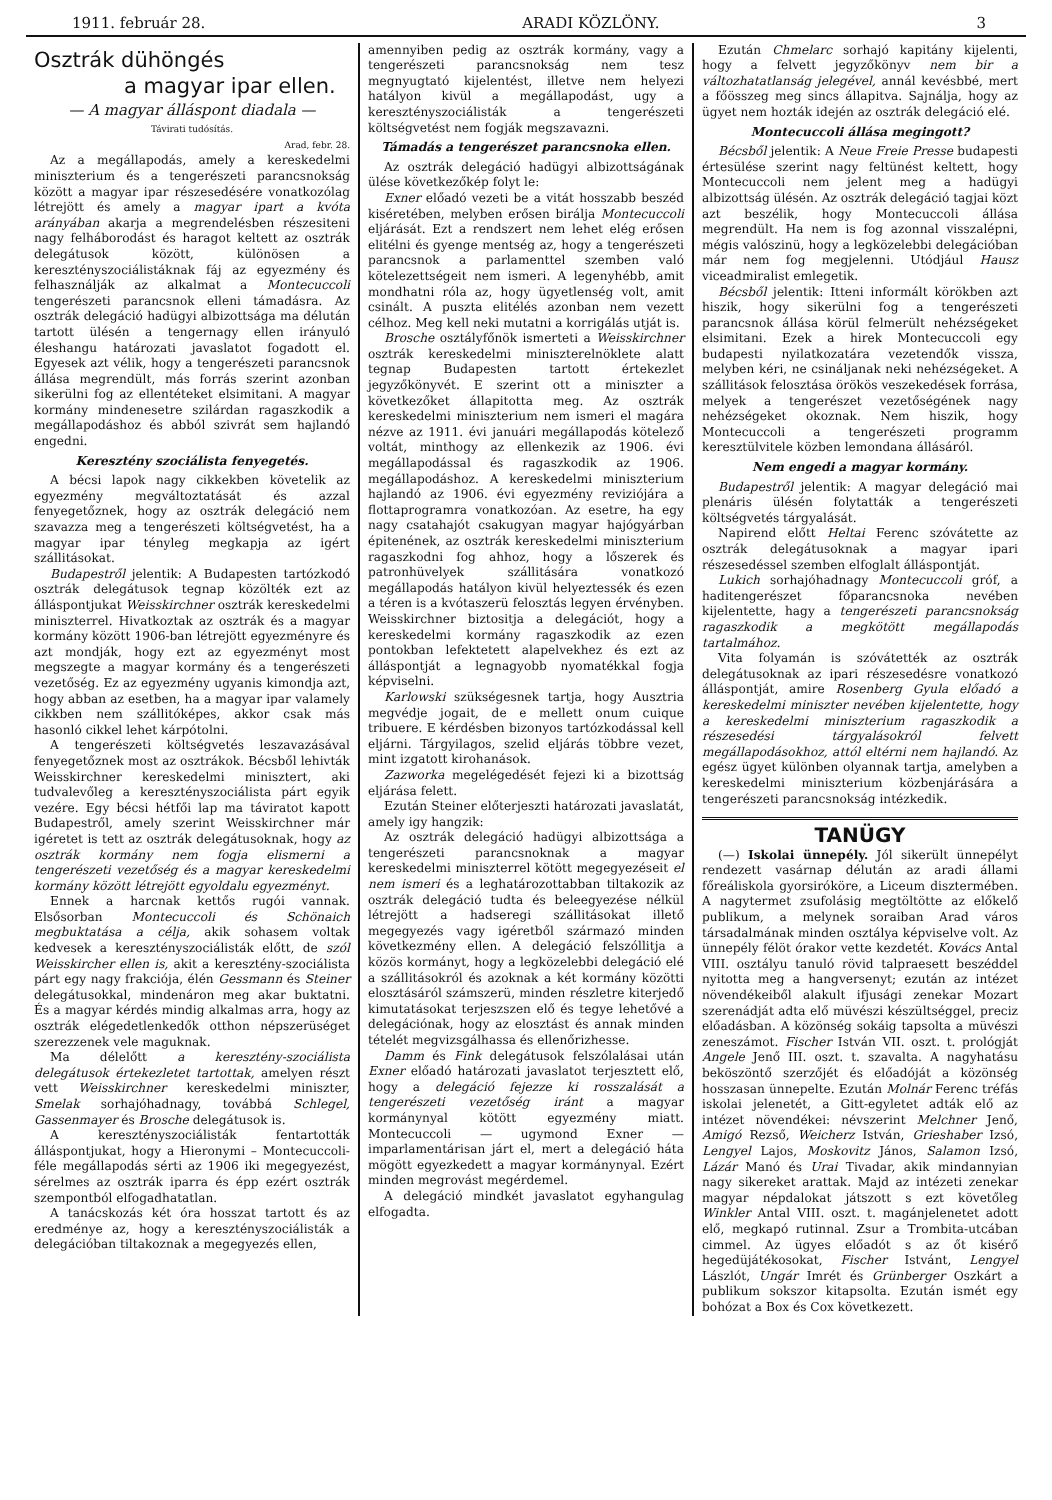1911. február 28. ARADI KÖZLÖNY. 3
Osztrák dühöngés
a magyar ipar ellen.
— A magyar álláspont diadala —
Távirati tudósítás.
Arad, febr. 28.
Az a megállapodás, amely a kereskedelmi miniszterium és a tengerészeti parancsnokság között a magyar ipar részesedésére vonatkozólag létrejött és amely a magyar ipart a kvóta arányában akarja a megrendelésben részesiteni nagy felháborodást és haragot keltett az osztrák delegátusok között, különösen a keresztényszociálistáknak fáj az egyezmény és felhasználják az alkalmat a Montecuccoli tengerészeti parancsnok elleni támadásra. Az osztrák delegáció hadügyi albizottsága ma délután tartott ülésén a tengernagy ellen irányuló éleshangu határozati javaslatot fogadott el. Egyesek azt vélik, hogy a tengerészeti parancsnok állása megrendült, más forrás szerint azonban sikerülni fog az ellentéteket elsimitani. A magyar kormány mindenesetre szilárdan ragaszkodik a megállapodáshoz és abból szivrát sem hajlandó engedni.
Keresztény szociálista fenyegetés.
A bécsi lapok nagy cikkekben követelik az egyezmény megváltoztatását és azzal fenyegetőznek, hogy az osztrák delegáció nem szavazza meg a tengerészeti költségvetést, ha a magyar ipar tényleg megkapja az igért szállitásokat.
Budapestről jelentik: A Budapesten tartózkodó osztrák delegátusok tegnap közölték ezt az álláspontjukat Weisskirchner osztrák kereskedelmi miniszterrel. Hivatkoztak az osztrák és a magyar kormány között 1906-ban létrejött egyezményre és azt mondják, hogy ezt az egyezményt most megszegte a magyar kormány és a tengerészeti vezetőség. Ez az egyezmény ugyanis kimondja azt, hogy abban az esetben, ha a magyar ipar valamely cikkben nem szállitóképes, akkor csak más hasonló cikkel lehet kárpótolni.
A tengerészeti költségvetés leszavazásával fenyegetőznek most az osztrákok. Bécsből lehivták Weisskirchner kereskedelmi minisztert, aki tudvalevőleg a keresztényszociálista párt egyik vezére. Egy bécsi hétfői lap ma táviratot kapott Budapestről, amely szerint Weisskirchner már igéretet is tett az osztrák delegátusoknak, hogy az osztrák kormány nem fogja elismerni a tengerészeti vezetőség és a magyar kereskedelmi kormány között létrejött egyoldalu egyezményt.
Ennek a harcnak kettős rugói vannak. Elsősorban Montecuccoli és Schönaich megbuktatása a célja, akik sohasem voltak kedvesek a keresztényszociálisták előtt, de szól Weisskircher ellen is, akit a keresztény-szociálista párt egy nagy frakciója, élén Gessmann és Steiner delegátusokkal, mindenáron meg akar buktatni. És a magyar kérdés mindig alkalmas arra, hogy az osztrák elégedetlenkedők otthon népszerüséget szerezzenek vele maguknak.
Ma délelőtt a keresztény-szociálista delegátusok értekezletet tartottak, amelyen részt vett Weisskirchner kereskedelmi miniszter, Smelak sorhajóhadnagy, továbbá Schlegel, Gassenmayer és Brosche delegátusok is.
A keresztényszociálisták fentartották álláspontjukat, hogy a Hieronymi – Montecuccoli-féle megállapodás sérti az 1906 iki megegyezést, sérelmes az osztrák iparra és épp ezért osztrák szempontból elfogadhatatlan.
A tanácskozás két óra hosszat tartott és az eredménye az, hogy a keresztényszociálisták a delegációban tiltakoznak a megegyezés ellen,
amennyiben pedig az osztrák kormány, vagy a tengerészeti parancsnokság nem tesz megnyugtató kijelentést, illetve nem helyezi hatályon kivül a megállapodást, ugy a keresztényszociálisták a tengerészeti költségvetést nem fogják megszavazni.
Támadás a tengerészet parancsnoka ellen.
Az osztrák delegáció hadügyi albizottságának ülése következőkép folyt le:
Exner előadó vezeti be a vitát hosszabb beszéd kiséretében, melyben erősen birálja Montecuccoli eljárását. Ezt a rendszert nem lehet elég erősen elitélni és gyenge mentség az, hogy a tengerészeti parancsnok a parlamenttel szemben való kötelezettségeit nem ismeri. A legenyhébb, amit mondhatni róla az, hogy ügyetlenség volt, amit csinált. A puszta elitélés azonban nem vezett célhoz. Meg kell neki mutatni a korrigálás utját is.
Brosche osztályfőnök ismerteti a Weisskirchner osztrák kereskedelmi miniszterelnöklete alatt tegnap Budapesten tartott értekezlet jegyzőkönyvét. E szerint ott a miniszter a következőket állapitotta meg. Az osztrák kereskedelmi miniszterium nem ismeri el magára nézve az 1911. évi januári megállapodás kötelező voltát, minthogy az ellenkezik az 1906. évi megállapodással és ragaszkodik az 1906. megállapodáshoz. A kereskedelmi miniszterium hajlandó az 1906. évi egyezmény reviziójára a flottaprogramra vonatkozóan. Az esetre, ha egy nagy csatahajót csakugyan magyar hajógyárban épitenének, az osztrák kereskedelmi miniszterium ragaszkodni fog ahhoz, hogy a lőszerek és patronhüvelyek szállitására vonatkozó megállapodás hatályon kivül helyeztessék és ezen a téren is a kvótaszerü felosztás legyen érvényben. Weisskirchner biztositja a delegációt, hogy a kereskedelmi kormány ragaszkodik az ezen pontokban lefektetett alapelvekhez és ezt az álláspontját a legnagyobb nyomatékkal fogja képviselni.
Karlowski szükségesnek tartja, hogy Ausztria megvédje jogait, de e mellett onum cuique tribuere. E kérdésben bizonyos tartózkodással kell eljárni. Tárgyilagos, szelid eljárás többre vezet, mint izgatott kirohanások.
Zazworka megelégedését fejezi ki a bizottság eljárása felett.
Ezután Steiner előterjeszti határozati javaslatát, amely igy hangzik:
Az osztrák delegáció hadügyi albizottsága a tengerészeti parancsnoknak a magyar kereskedelmi miniszterrel kötött megegyezéseit el nem ismeri és a leghatározottabban tiltakozik az osztrák delegáció tudta és beleegyezése nélkül létrejött a hadseregi szállitásokat illető megegyezés vagy igéretből származó minden következmény ellen. A delegáció felszóllitja a közös kormányt, hogy a legközelebbi delegáció elé a szállitásokról és azoknak a két kormány közötti elosztásáról számszerü, minden részletre kiterjedő kimutatásokat terjeszszen elő és tegye lehetővé a delegációnak, hogy az elosztást és annak minden tételét megvizsgálhassa és ellenőrizhesse.
Damm és Fink delegátusok felszólalásai után Exner előadó határozati javaslatot terjesztett elő, hogy a delegáció fejezze ki rosszalását a tengerészeti vezetőség iránt a magyar kormánynyal kötött egyezmény miatt. Montecuccoli — ugymond Exner — imparlamentárisan járt el, mert a delegáció háta mögött egyezkedett a magyar kormánynyal. Ezért minden megrovást megérdemel.
A delegáció mindkét javaslatot egyhangulag elfogadta.
Ezután Chmelarc sorhajó kapitány kijelenti, hogy a felvett jegyzőkönyv nem bir a változhatatlanság jelegével, annál kevésbbé, mert a főösszeg meg sincs állapitva. Sajnálja, hogy az ügyet nem hozták idején az osztrák delegáció elé.
Montecuccoli állása megingott?
Bécsből jelentik: A Neue Freie Presse budapesti értesülése szerint nagy feltünést keltett, hogy Montecuccoli nem jelent meg a hadügyi albizottság ülésén. Az osztrák delegáció tagjai közt azt beszélik, hogy Montecuccoli állása megrendült. Ha nem is fog azonnal visszalépni, mégis valószinü, hogy a legközelebbi delegációban már nem fog megjelenni. Utódjául Hausz viceadmiralist emlegetik.
Bécsből jelentik: Itteni informált körökben azt hiszik, hogy sikerülni fog a tengerészeti parancsnok állása körül felmerült nehézségeket elsimitani. Ezek a hirek Montecuccoli egy budapesti nyilatkozatára vezetendők vissza, melyben kéri, ne csináljanak neki nehézségeket. A szállitások felosztása örökös veszekedések forrása, melyek a tengerészet vezetőségének nagy nehézségeket okoznak. Nem hiszik, hogy Montecuccoli a tengerészeti programm keresztülvitele közben lemondana állásáról.
Nem engedi a magyar kormány.
Budapestről jelentik: A magyar delegáció mai plenáris ülésén folytatták a tengerészeti költségvetés tárgyalását.
Napirend előtt Heltai Ferenc szóvátette az osztrák delegátusoknak a magyar ipari részesedéssel szemben elfoglalt álláspontját.
Lukich sorhajóhadnagy Montecuccoli gróf, a haditengerészet főparancsnoka nevében kijelentette, hagy a tengerészeti parancsnokság ragaszkodik a megkötött megállapodás tartalmához.
Vita folyamán is szóvátették az osztrák delegátusoknak az ipari részesedésre vonatkozó álláspontját, amire Rosenberg Gyula előadó a kereskedelmi miniszter nevében kijelentette, hogy a kereskedelmi miniszterium ragaszkodik a részesedési tárgyalásokról felvett megállapodásokhoz, attól eltérni nem hajlandó. Az egész ügyet különben olyannak tartja, amelyben a kereskedelmi miniszterium közbenjárására a tengerészeti parancsnokság intézkedik.
TANÜGY
(—) Iskolai ünnepély. Jól sikerült ünnepélyt rendezett vasárnap délután az aradi állami főreáliskola gyorsiróköre, a Liceum disztermében. A nagytermet zsufolásig megtöltötte az előkelő publikum, a melynek soraiban Arad város társadalmának minden osztálya képviselve volt. Az ünnepély félöt órakor vette kezdetét. Kovács Antal VIII. osztályu tanuló rövid talpraesett beszéddel nyitotta meg a hangversenyt; ezután az intézet növendékeiből alakult ifjusági zenekar Mozart szerenádját adta elő müvészi készültséggel, preciz előadásban. A közönség sokáig tapsolta a müvészi zeneszámot. Fischer István VII. oszt. t. prológját Angele Jenő III. oszt. t. szavalta. A nagyhatásu beköszöntő szerzőjét és előadóját a közönség hosszasan ünnepelte. Ezután Molnár Ferenc tréfás iskolai jelenetét, a Gitt-egyletet adták elő az intézet növendékei: névszerint Melchner Jenő, Amigó Rezső, Weicherz István, Grieshaber Izsó, Lengyel Lajos, Moskovitz János, Salamon Izsó, Lázár Manó és Urai Tivadar, akik mindannyian nagy sikereket arattak. Majd az intézeti zenekar magyar népdalokat játszott s ezt követőleg Winkler Antal VIII. oszt. t. magánjelenetet adott elő, megkapó rutinnal. Zsur a Trombita-utcában cimmel. Az ügyes előadót s az őt kisérő hegedüjátékosokat, Fischer Istvánt, Lengyel Lászlót, Ungár Imrét és Grünberger Oszkárt a publikum sokszor kitapsolta. Ezután ismét egy bohózat a Box és Cox következett.